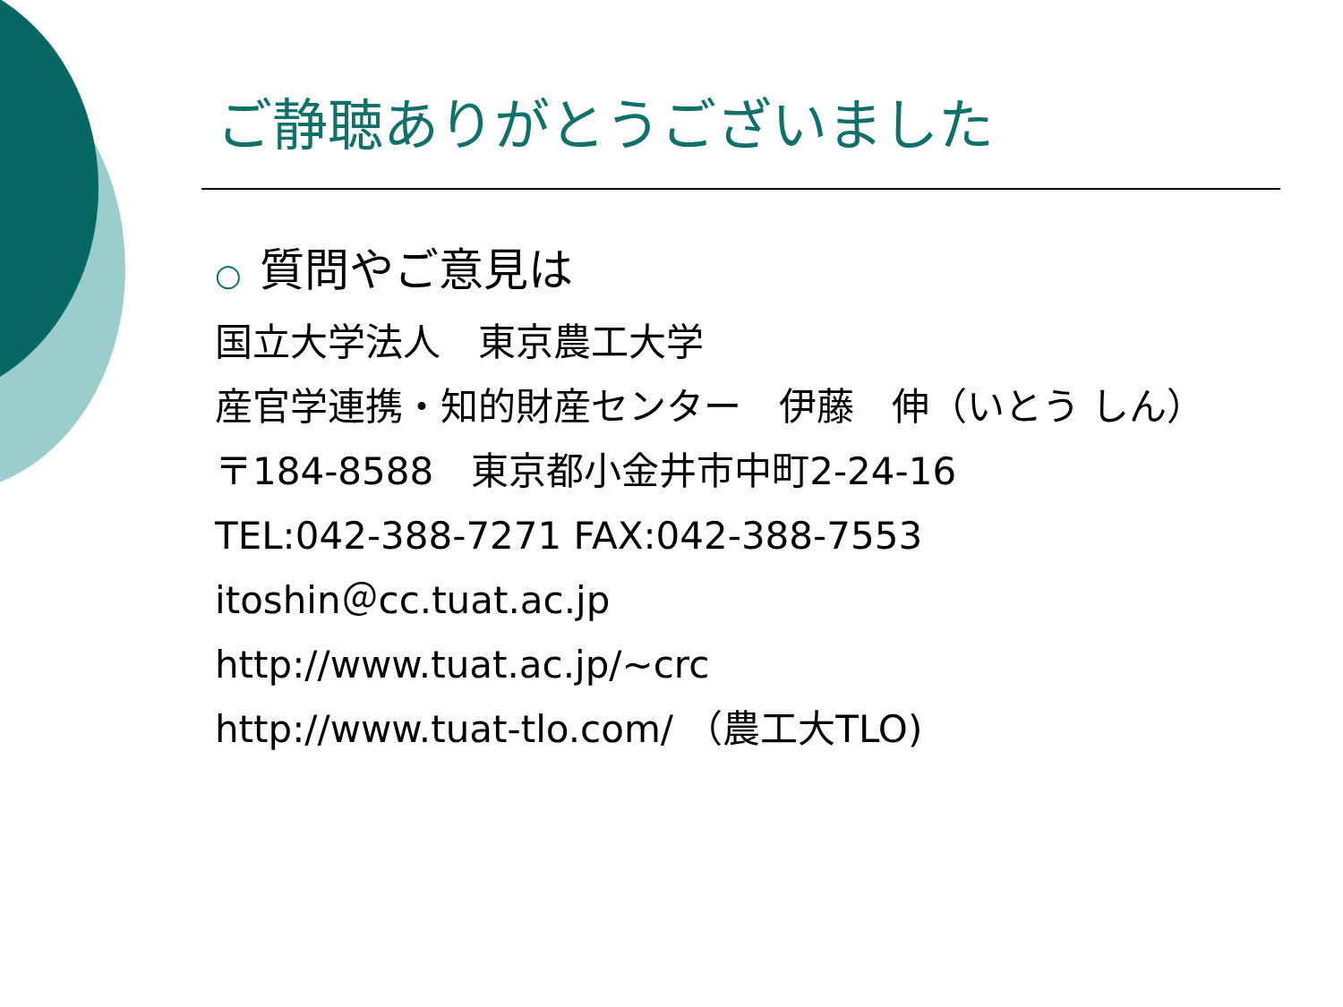ご静聴ありがとうございました
○ 質問やご意見は
国立大学法人　東京農工大学
産官学連携・知的財産センター　伊藤　伸（いとう しん）
〒184-8588　東京都小金井市中町2-24-16
TEL:042-388-7271 FAX:042-388-7553
itoshin＠cc.tuat.ac.jp
http://www.tuat.ac.jp/~crc
http://www.tuat-tlo.com/ （農工大TLO)